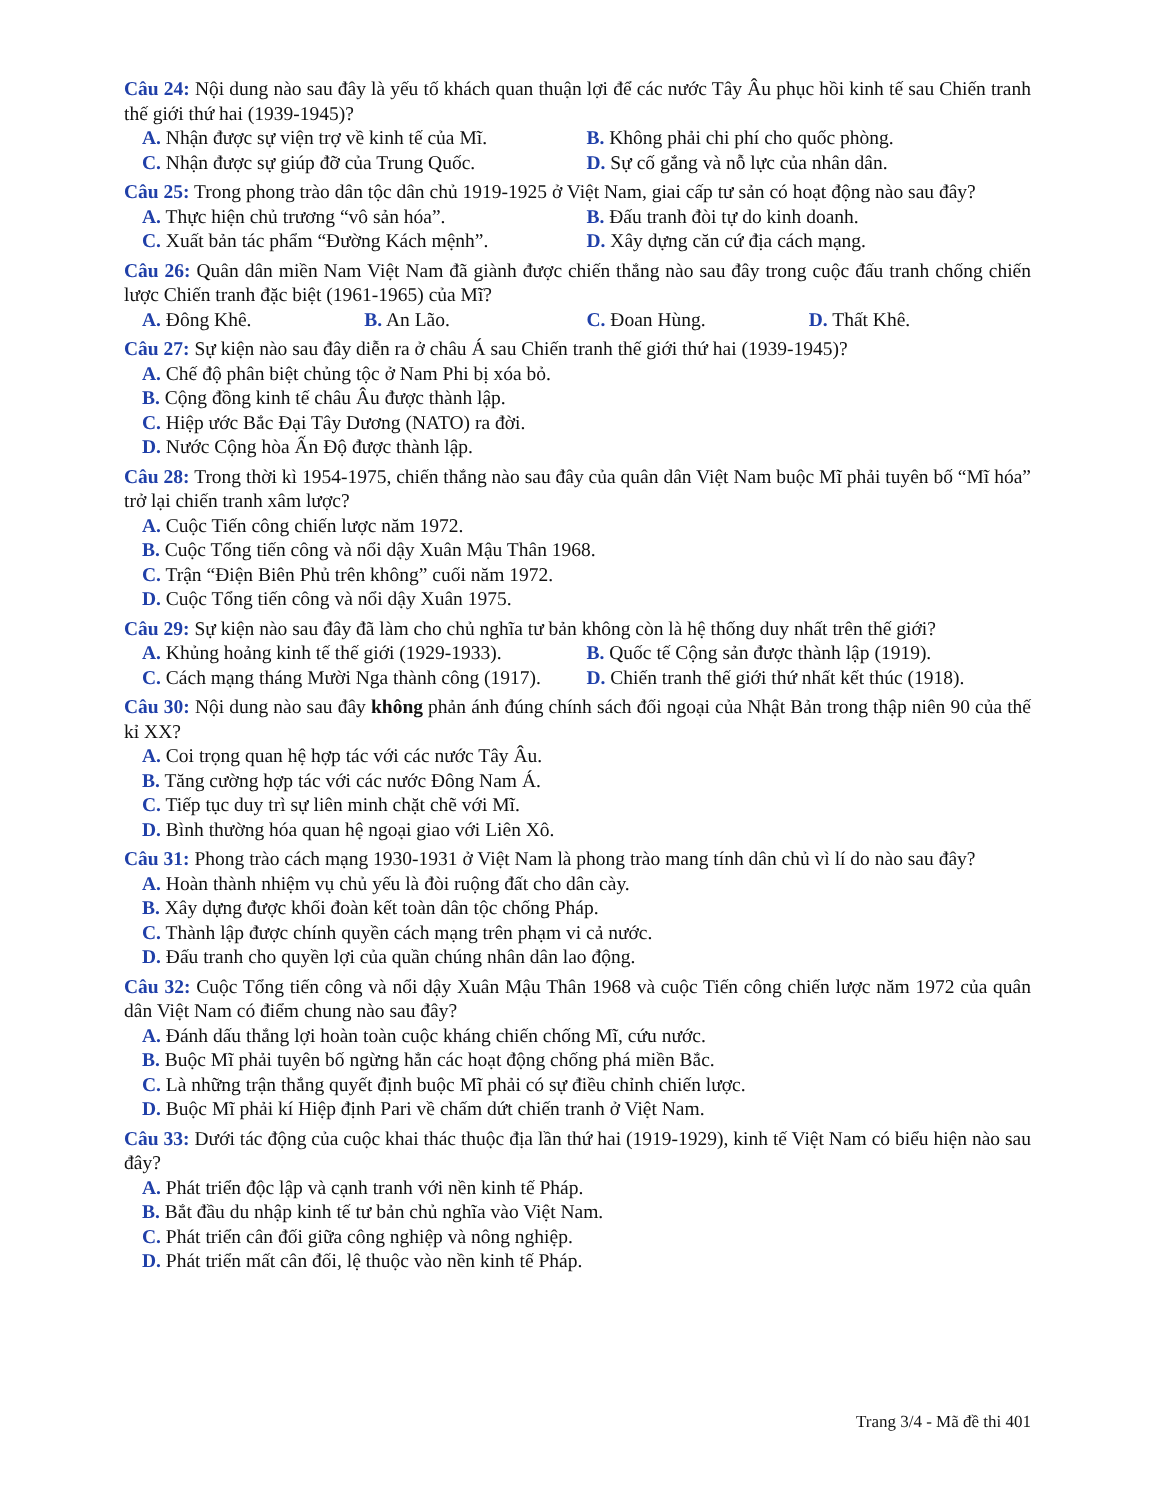Câu 24: Nội dung nào sau đây là yếu tố khách quan thuận lợi để các nước Tây Âu phục hồi kinh tế sau Chiến tranh thế giới thứ hai (1939-1945)?
A. Nhận được sự viện trợ về kinh tế của Mĩ.
B. Không phải chi phí cho quốc phòng.
C. Nhận được sự giúp đỡ của Trung Quốc.
D. Sự cố gắng và nỗ lực của nhân dân.
Câu 25: Trong phong trào dân tộc dân chủ 1919-1925 ở Việt Nam, giai cấp tư sản có hoạt động nào sau đây?
A. Thực hiện chủ trương “vô sản hóa”.
B. Đấu tranh đòi tự do kinh doanh.
C. Xuất bản tác phẩm “Đường Kách mệnh”.
D. Xây dựng căn cứ địa cách mạng.
Câu 26: Quân dân miền Nam Việt Nam đã giành được chiến thắng nào sau đây trong cuộc đấu tranh chống chiến lược Chiến tranh đặc biệt (1961-1965) của Mĩ?
A. Đông Khê. B. An Lão. C. Đoan Hùng. D. Thất Khê.
Câu 27: Sự kiện nào sau đây diễn ra ở châu Á sau Chiến tranh thế giới thứ hai (1939-1945)?
A. Chế độ phân biệt chủng tộc ở Nam Phi bị xóa bỏ.
B. Cộng đồng kinh tế châu Âu được thành lập.
C. Hiệp ước Bắc Đại Tây Dương (NATO) ra đời.
D. Nước Cộng hòa Ấn Độ được thành lập.
Câu 28: Trong thời kì 1954-1975, chiến thắng nào sau đây của quân dân Việt Nam buộc Mĩ phải tuyên bố “Mĩ hóa” trở lại chiến tranh xâm lược?
A. Cuộc Tiến công chiến lược năm 1972.
B. Cuộc Tổng tiến công và nổi dậy Xuân Mậu Thân 1968.
C. Trận “Điện Biên Phủ trên không” cuối năm 1972.
D. Cuộc Tổng tiến công và nổi dậy Xuân 1975.
Câu 29: Sự kiện nào sau đây đã làm cho chủ nghĩa tư bản không còn là hệ thống duy nhất trên thế giới?
A. Khủng hoảng kinh tế thế giới (1929-1933).
B. Quốc tế Cộng sản được thành lập (1919).
C. Cách mạng tháng Mười Nga thành công (1917).
D. Chiến tranh thế giới thứ nhất kết thúc (1918).
Câu 30: Nội dung nào sau đây không phản ánh đúng chính sách đối ngoại của Nhật Bản trong thập niên 90 của thế kỉ XX?
A. Coi trọng quan hệ hợp tác với các nước Tây Âu.
B. Tăng cường hợp tác với các nước Đông Nam Á.
C. Tiếp tục duy trì sự liên minh chặt chẽ với Mĩ.
D. Bình thường hóa quan hệ ngoại giao với Liên Xô.
Câu 31: Phong trào cách mạng 1930-1931 ở Việt Nam là phong trào mang tính dân chủ vì lí do nào sau đây?
A. Hoàn thành nhiệm vụ chủ yếu là đòi ruộng đất cho dân cày.
B. Xây dựng được khối đoàn kết toàn dân tộc chống Pháp.
C. Thành lập được chính quyền cách mạng trên phạm vi cả nước.
D. Đấu tranh cho quyền lợi của quần chúng nhân dân lao động.
Câu 32: Cuộc Tổng tiến công và nổi dậy Xuân Mậu Thân 1968 và cuộc Tiến công chiến lược năm 1972 của quân dân Việt Nam có điểm chung nào sau đây?
A. Đánh dấu thắng lợi hoàn toàn cuộc kháng chiến chống Mĩ, cứu nước.
B. Buộc Mĩ phải tuyên bố ngừng hẳn các hoạt động chống phá miền Bắc.
C. Là những trận thắng quyết định buộc Mĩ phải có sự điều chỉnh chiến lược.
D. Buộc Mĩ phải kí Hiệp định Pari về chấm dứt chiến tranh ở Việt Nam.
Câu 33: Dưới tác động của cuộc khai thác thuộc địa lần thứ hai (1919-1929), kinh tế Việt Nam có biểu hiện nào sau đây?
A. Phát triển độc lập và cạnh tranh với nền kinh tế Pháp.
B. Bắt đầu du nhập kinh tế tư bản chủ nghĩa vào Việt Nam.
C. Phát triển cân đối giữa công nghiệp và nông nghiệp.
D. Phát triển mất cân đối, lệ thuộc vào nền kinh tế Pháp.
Trang 3/4 - Mã đề thi 401